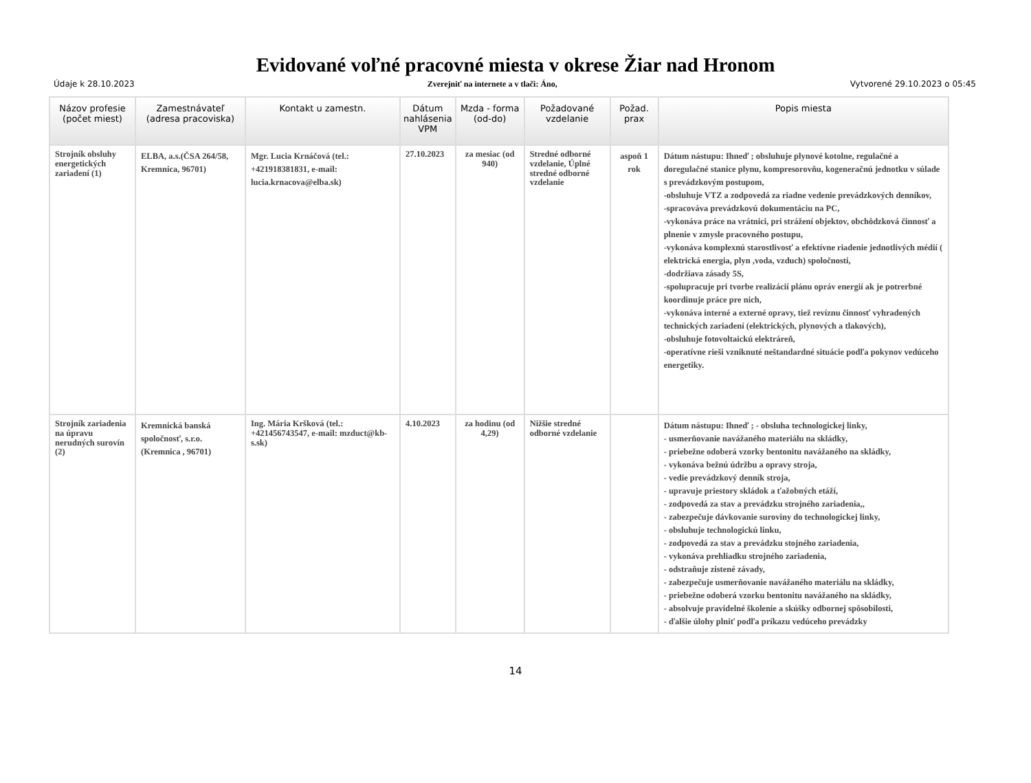Evidované voľné pracovné miesta v okrese Žiar nad Hronom
Údaje k 28.10.2023 Zverejniť na internete a v tlači: Áno, Vytvorené 29.10.2023 o 05:45
| Názov profesie (počet miest) | Zamestnávateľ (adresa pracoviska) | Kontakt u zamestn. | Dátum nahlásenia VPM | Mzda - forma (od-do) | Požadované vzdelanie | Požad. prax | Popis miesta |
| --- | --- | --- | --- | --- | --- | --- | --- |
| Strojník obsluhy energetických zariadení (1) | ELBA, a.s.(ČSA 264/58, Kremnica, 96701) | Mgr. Lucia Krnáčová (tel.: +421918381831, e-mail: lucia.krnacova@elba.sk) | 27.10.2023 | za mesiac (od 940) | Stredné odborné vzdelanie, Úplné stredné odborné vzdelanie | aspoň 1 rok | Dátum nástupu: Ihneď ; obsluhuje plynové kotolne, regulačné a doregulačné stanice plynu, kompresorovňu, kogeneračnú jednotku v súlade s prevádzkovým postupom, -obsluhuje VTZ a zodpovedá za riadne vedenie prevádzkových denníkov, -spracováva prevádzkovú dokumentáciu na PC, -vykonáva práce na vrátnici, pri strážení objektov, obchôdzková činnosť a plnenie v zmysle pracovného postupu, -vykonáva komplexnú starostlivosť a efektívne riadenie jednotlivých médií ( elektrická energia, plyn ,voda, vzduch) spoločnosti, -dodržiava zásady 5S, -spolupracuje pri tvorbe realizácií plánu opráv energií ak je potrerbné koordinuje práce pre nich, -vykonáva interné a externé opravy, tiež revíznu činnosť vyhradených technických zariadení (elektrických, plynových a tlakových), -obsluhuje fotovoltaickú elektráreň, -operatívne rieši vzniknuté neštandardné situácie podľa pokynov vedúceho energetiky. |
| Strojník zariadenia na úpravu nerudných surovín (2) | Kremnická banská spoločnosť, s.r.o.(Kremnica , 96701) | Ing. Mária Kršková (tel.: +421456743547, e-mail: mzduct@kb-s.sk) | 4.10.2023 | za hodinu (od 4,29) | Nižšie stredné odborné vzdelanie | | Dátum nástupu: Ihneď ; - obsluha technologickej linky, - usmerňovanie navážaného materiálu na skládky, - priebežne odoberá vzorky bentonitu navážaného na skládky, - vykonáva bežnú údržbu a opravy stroja, - vedie prevádzkový denník stroja, - upravuje priestory skládok a ťažobných etáží, - zodpovedá za stav a prevádzku strojného zariadenia,, - zabezpečuje dávkovanie suroviny do technologickej linky, - obsluhuje technologickú linku, - zodpovedá za stav a prevádzku stojného zariadenia, - vykonáva prehliadku strojného zariadenia, - odstraňuje zistené závady, - zabezpečuje usmerňovanie navážaného materiálu na skládky, - priebežne odoberá vzorku bentonitu navážaného na skládky, - absolvuje pravidelné školenie a skúšky odbornej spôsobilosti, - ďalšie úlohy plniť podľa príkazu vedúceho prevádzky |
14